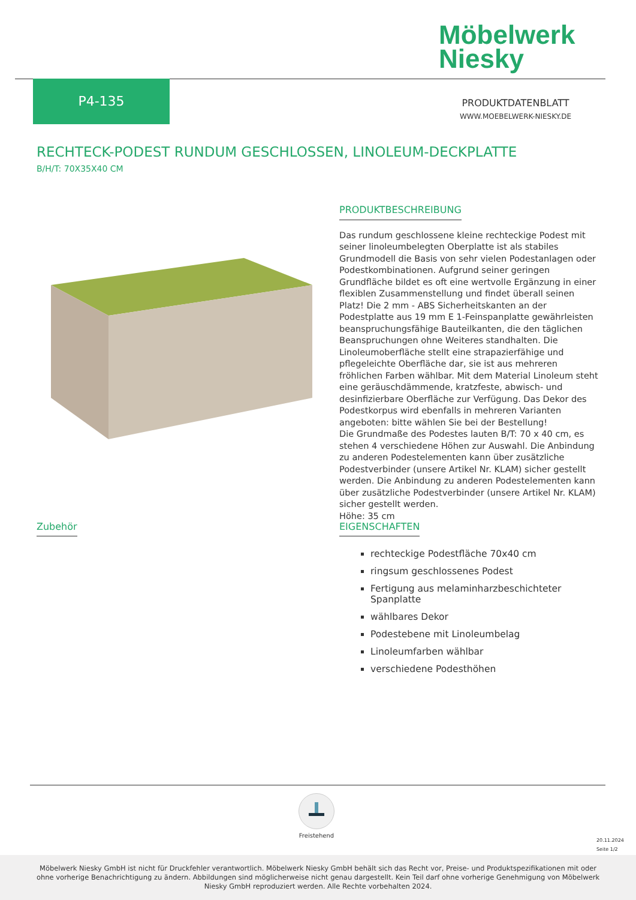Möbelwerk
Niesky
P4-135
PRODUKTDATENBLATT
WWW.MOEBELWERK-NIESKY.DE
RECHTECK-PODEST RUNDUM GESCHLOSSEN, LINOLEUM-DECKPLATTE
B/H/T: 70X35X40 CM
PRODUKTBESCHREIBUNG
Das rundum geschlossene kleine rechteckige Podest mit seiner linoleumbelegten Oberplatte ist als stabiles Grundmodell die Basis von sehr vielen Podestanlagen oder Podestkombinationen. Aufgrund seiner geringen Grundfläche bildet es oft eine wertvolle Ergänzung in einer flexiblen Zusammenstellung und findet überall seinen Platz! Die 2 mm - ABS Sicherheitskanten an der Podestplatte aus 19 mm E 1-Feinspanplatte gewährleisten beanspruchungsfähige Bauteilkanten, die den täglichen Beanspruchungen ohne Weiteres standhalten. Die Linoleumoberfläche stellt eine strapazierfähige und pflegeleichte Oberfläche dar, sie ist aus mehreren fröhlichen Farben wählbar. Mit dem Material Linoleum steht eine geräuschdämmende, kratzfeste, abwisch- und desinfizierbare Oberfläche zur Verfügung. Das Dekor des Podestkorpus wird ebenfalls in mehreren Varianten angeboten: bitte wählen Sie bei der Bestellung!
Die Grundmaße des Podestes lauten B/T: 70 x 40 cm, es stehen 4 verschiedene Höhen zur Auswahl. Die Anbindung zu anderen Podestelementen kann über zusätzliche Podestverbinder (unsere Artikel Nr. KLAM) sicher gestellt werden. Die Anbindung zu anderen Podestelementen kann über zusätzliche Podestverbinder (unsere Artikel Nr. KLAM) sicher gestellt werden.
Höhe: 35 cm
Zubehör
EIGENSCHAFTEN
rechteckige Podestfläche 70x40 cm
ringsum geschlossenes Podest
Fertigung aus melaminharzbeschichteter Spanplatte
wählbares Dekor
Podestebene mit Linoleumbelag
Linoleumfarben wählbar
verschiedene Podesthöhen
Freistehend
20.11.2024
Seite 1/2
Möbelwerk Niesky GmbH ist nicht für Druckfehler verantwortlich. Möbelwerk Niesky GmbH behält sich das Recht vor, Preise- und Produktspezifikationen mit oder ohne vorherige Benachrichtigung zu ändern. Abbildungen sind möglicherweise nicht genau dargestellt. Kein Teil darf ohne vorherige Genehmigung von Möbelwerk Niesky GmbH reproduziert werden. Alle Rechte vorbehalten 2024.